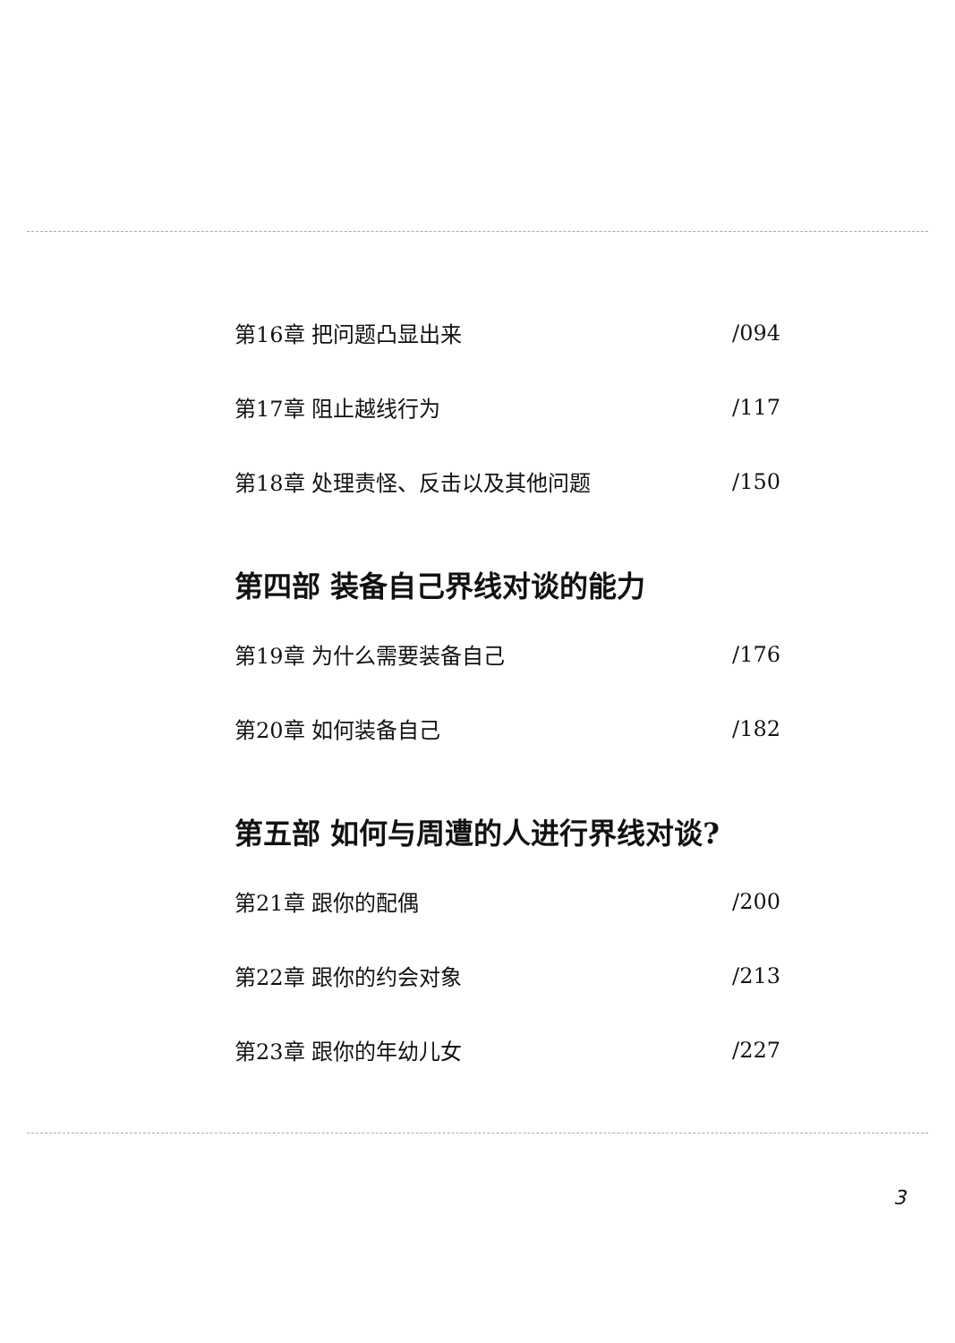第16章 把问题凸显出来 /094
第17章 阻止越线行为 /117
第18章 处理责怪、反击以及其他问题 /150
第四部 装备自己界线对谈的能力
第19章 为什么需要装备自己 /176
第20章 如何装备自己 /182
第五部 如何与周遭的人进行界线对谈?
第21章 跟你的配偶 /200
第22章 跟你的约会对象 /213
第23章 跟你的年幼儿女 /227
3